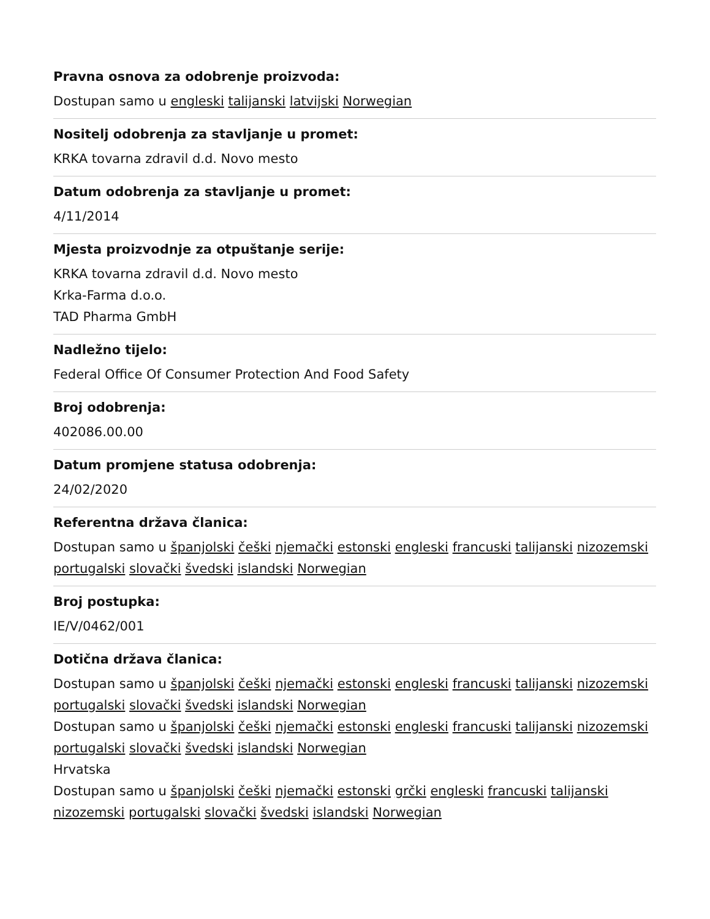Pravna osnova za odobrenje proizvoda:
Dostupan samo u engleski talijanski latvijski Norwegian
Nositelj odobrenja za stavljanje u promet:
KRKA tovarna zdravil d.d. Novo mesto
Datum odobrenja za stavljanje u promet:
4/11/2014
Mjesta proizvodnje za otpuštanje serije:
KRKA tovarna zdravil d.d. Novo mesto
Krka-Farma d.o.o.
TAD Pharma GmbH
Nadležno tijelo:
Federal Office Of Consumer Protection And Food Safety
Broj odobrenja:
402086.00.00
Datum promjene statusa odobrenja:
24/02/2020
Referentna država članica:
Dostupan samo u španjolski češki njemački estonski engleski francuski talijanski nizozemski portugalski slovački švedski islandski Norwegian
Broj postupka:
IE/V/0462/001
Dotična država članica:
Dostupan samo u španjolski češki njemački estonski engleski francuski talijanski nizozemski portugalski slovački švedski islandski Norwegian
Dostupan samo u španjolski češki njemački estonski engleski francuski talijanski nizozemski portugalski slovački švedski islandski Norwegian
Hrvatska
Dostupan samo u španjolski češki njemački estonski grčki engleski francuski talijanski nizozemski portugalski slovački švedski islandski Norwegian